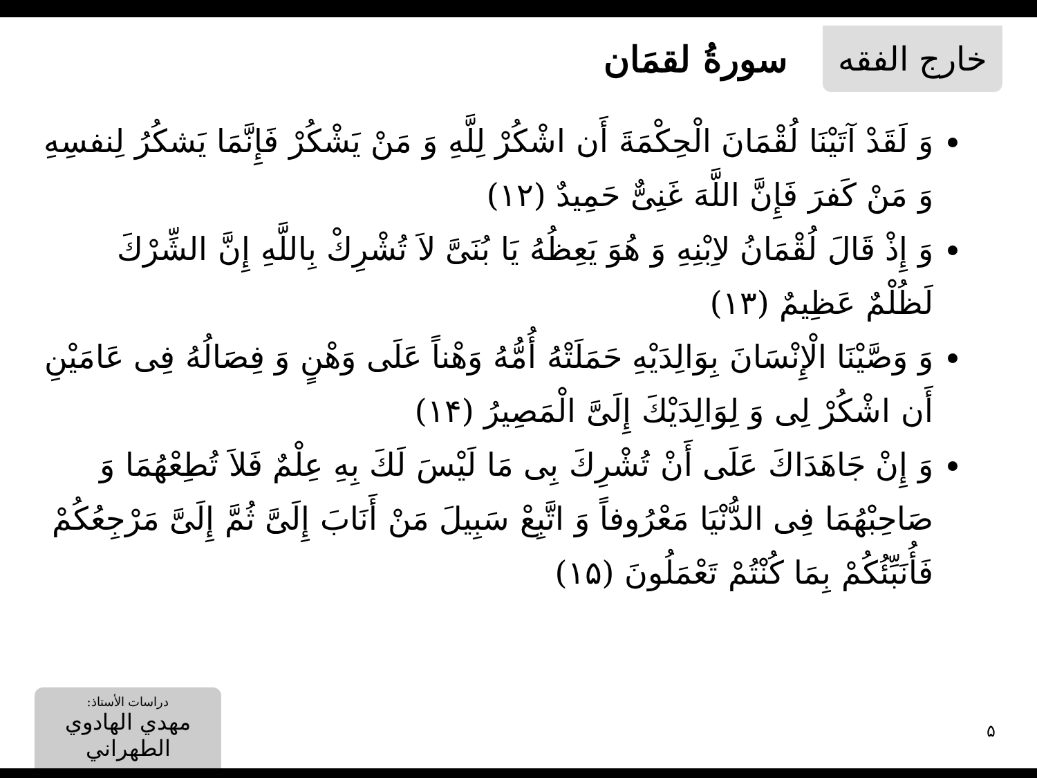خارج الفقه
سورةُ لقمَان
وَ لَقَدْ آتَيْنَا لُقْمَانَ الْحِكْمَةَ أَن اشْكُرْ لِلَّهِ وَ مَنْ يَشْكُرْ فَإِنَّمَا يَشكُرُ لِنفسِهِ وَ مَنْ كَفرَ فَإِنَّ اللَّهَ غَنِیٌّ حَمِيدٌ (١٢)
وَ إِذْ قَالَ لُقْمَانُ لاِبْنِهِ وَ هُوَ يَعِظُهُ يَا بُنَیَّ لاَ تُشْرِكْ بِاللَّهِ إِنَّ الشِّرْكَ لَظُلْمٌ عَظِيمٌ (١٣)
وَ وَصَّيْنَا الْإِنْسَانَ بِوَالِدَيْهِ حَمَلَتْهُ أُمُّهُ وَهْناً عَلَى وَهْنٍ وَ فِصَالُهُ فِی عَامَيْنِ أَن اشْكُرْ لِی وَ لِوَالِدَيْكَ إِلَیَّ الْمَصِيرُ (١۴)
وَ إِنْ جَاهَدَاكَ عَلَى أَنْ تُشْرِكَ بِی مَا لَيْسَ لَكَ بِهِ عِلْمٌ فَلاَ تُطِعْهُمَا وَ صَاحِبْهُمَا فِی الدُّنْيَا مَعْرُوفاً وَ اتَّبِعْ سَبِيلَ مَنْ أَنَابَ إِلَیَّ ثُمَّ إِلَیَّ مَرْجِعُكُمْ فَأُنَبِّئُكُمْ بِمَا كُنْتُمْ تَعْمَلُونَ (١۵)
دراسات الأستاذ:
مهدي الهادوي الطهراني
۵